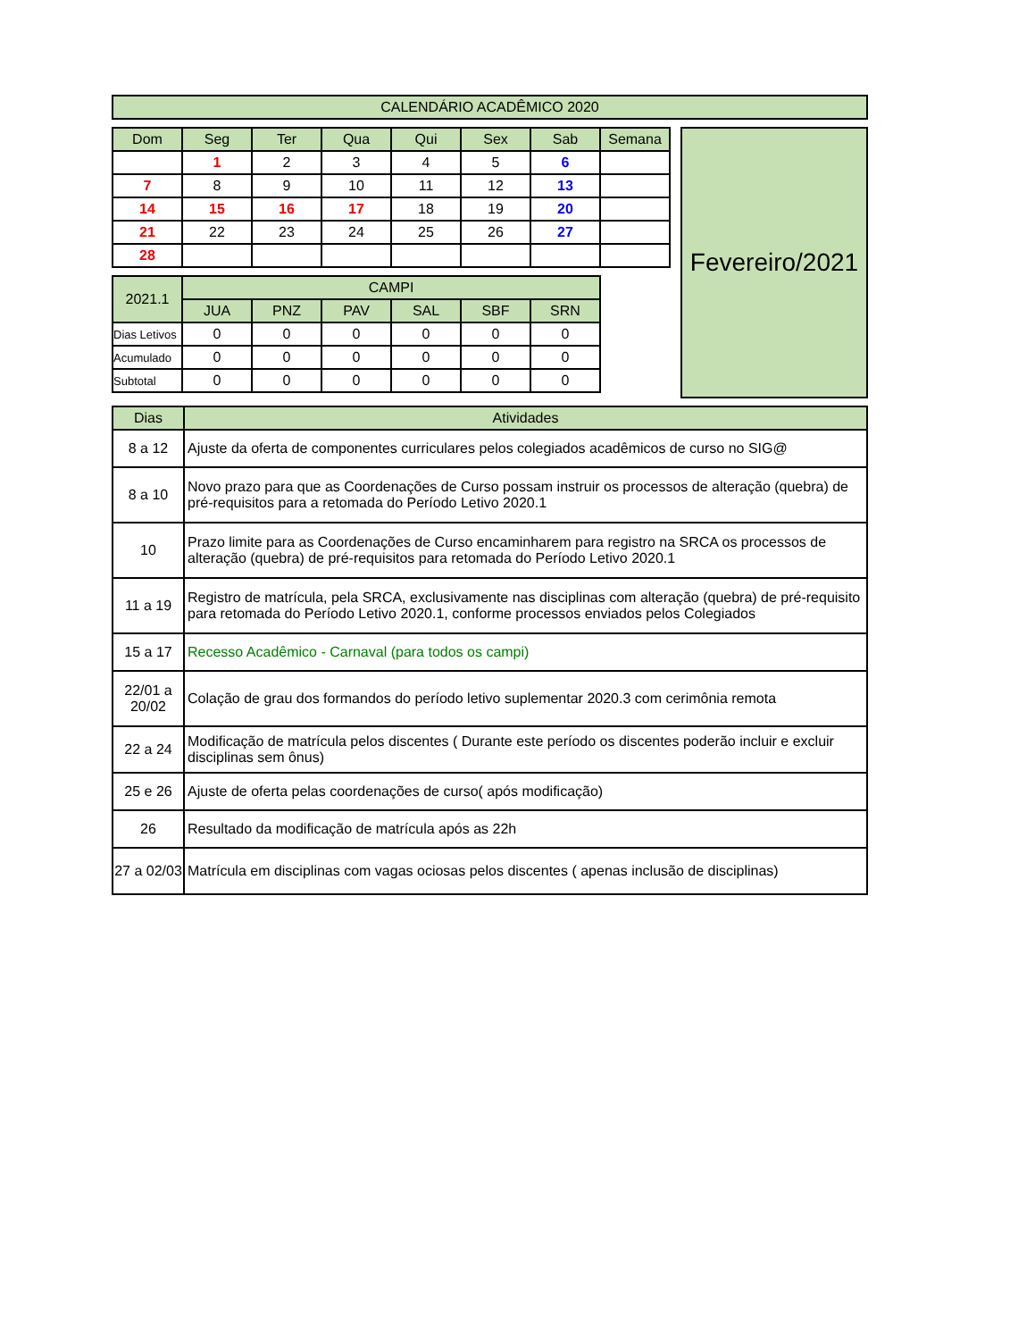| CALENDÁRIO ACADÊMICO 2020 |
| Dom | Seg | Ter | Qua | Qui | Sex | Sab | Semana |
| --- | --- | --- | --- | --- | --- | --- | --- |
| | 1 | 2 | 3 | 4 | 5 | 6 | |
| 7 | 8 | 9 | 10 | 11 | 12 | 13 | |
| 14 | 15 | 16 | 17 | 18 | 19 | 20 | |
| 21 | 22 | 23 | 24 | 25 | 26 | 27 | |
| 28 | | | | | | | |
| 2021.1 | CAMPI | | | | | |
| --- | --- | --- | --- | --- | --- | --- |
| | JUA | PNZ | PAV | SAL | SBF | SRN |
| Dias Letivos | 0 | 0 | 0 | 0 | 0 | 0 |
| Acumulado | 0 | 0 | 0 | 0 | 0 | 0 |
| Subtotal | 0 | 0 | 0 | 0 | 0 | 0 |
Fevereiro/2021
| Dias | Atividades |
| --- | --- |
| 8 a 12 | Ajuste da oferta de componentes curriculares pelos colegiados acadêmicos de curso no SIG@ |
| 8 a 10 | Novo prazo para que as Coordenações de Curso possam instruir os processos de alteração (quebra) de pré-requisitos para a retomada do Período Letivo 2020.1 |
| 10 | Prazo limite para as Coordenações de Curso encaminharem para registro na SRCA os processos de alteração (quebra) de pré-requisitos para retomada do Período Letivo 2020.1 |
| 11 a 19 | Registro de matrícula, pela SRCA, exclusivamente nas disciplinas com alteração (quebra) de pré-requisito para retomada do Período Letivo 2020.1, conforme processos enviados pelos Colegiados |
| 15 a 17 | Recesso Acadêmico - Carnaval (para todos os campi) |
| 22/01 a 20/02 | Colação de grau dos formandos do período letivo suplementar 2020.3 com cerimônia remota |
| 22 a 24 | Modificação de matrícula pelos discentes ( Durante este período os discentes poderão incluir e excluir disciplinas sem ônus) |
| 25 e 26 | Ajuste de oferta pelas coordenações de curso( após modificação) |
| 26 | Resultado da modificação de matrícula após as 22h |
| 27 a 02/03 | Matrícula em disciplinas com vagas ociosas pelos discentes ( apenas inclusão de disciplinas) |